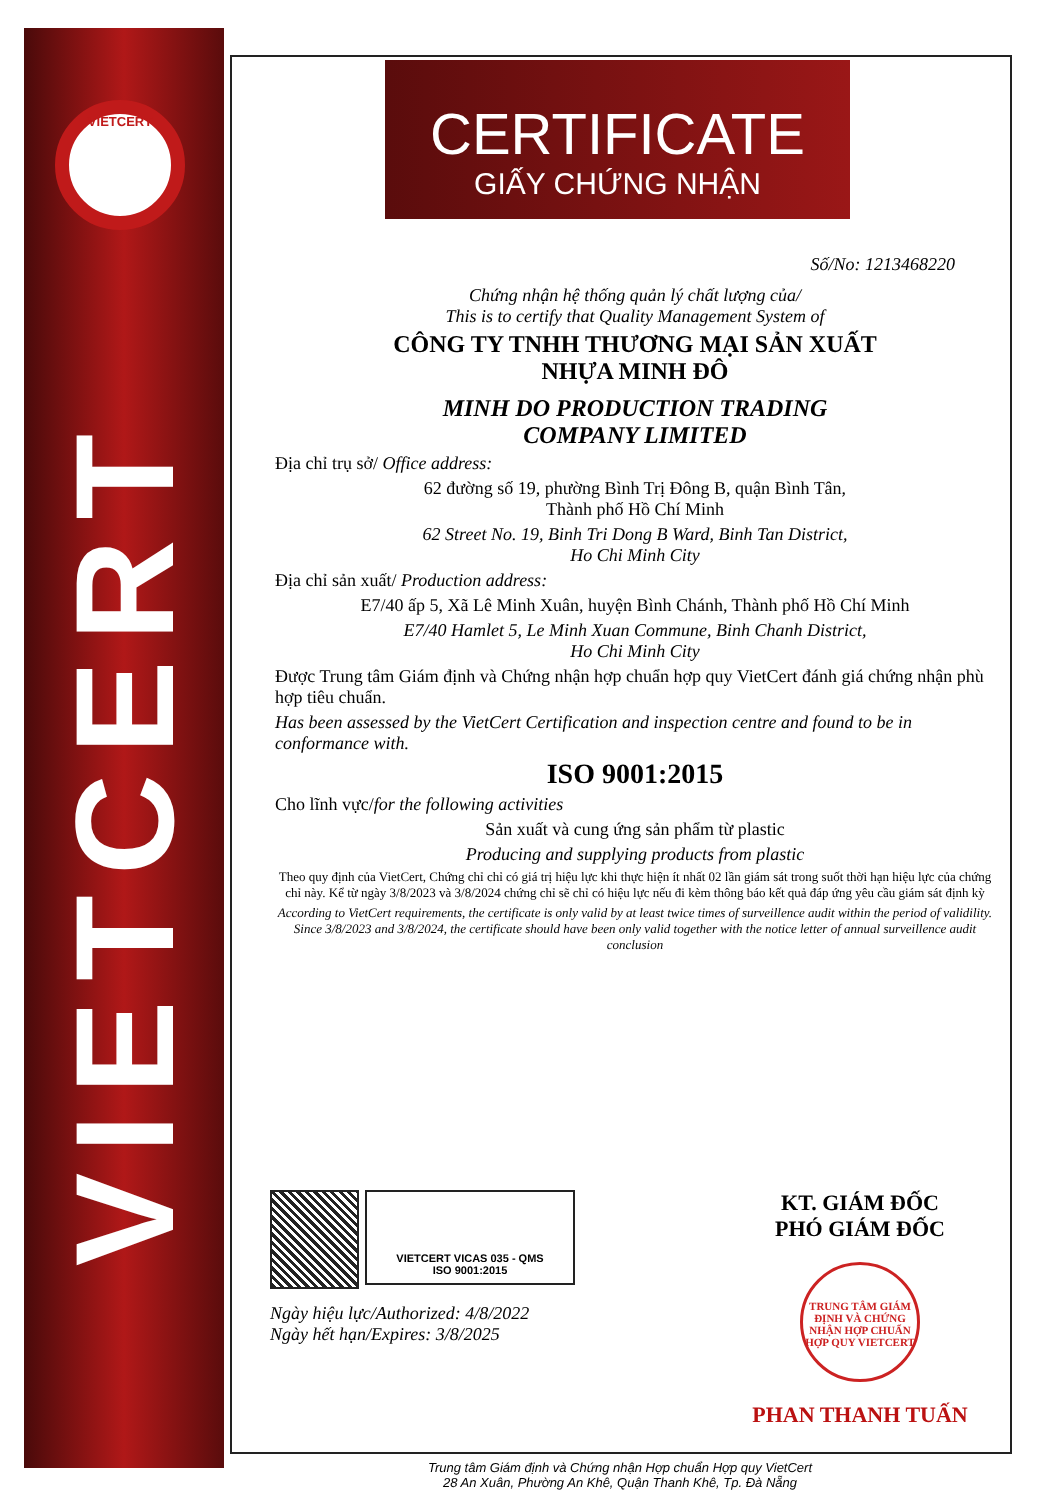VIETCERT
VIETCERT
CERTIFICATE
GIẤY CHỨNG NHẬN
Số/No: 1213468220
Chứng nhận hệ thống quản lý chất lượng của/
This is to certify that Quality Management System of
CÔNG TY TNHH THƯƠNG MẠI SẢN XUẤT
NHỰA MINH ĐÔ
MINH DO PRODUCTION TRADING
COMPANY LIMITED
Địa chỉ trụ sở/ Office address:
62 đường số 19, phường Bình Trị Đông B, quận Bình Tân,
Thành phố Hồ Chí Minh
62 Street No. 19, Binh Tri Dong B Ward, Binh Tan District,
Ho Chi Minh City
Địa chỉ sản xuất/ Production address:
E7/40 ấp 5, Xã Lê Minh Xuân, huyện Bình Chánh, Thành phố Hồ Chí Minh
E7/40 Hamlet 5, Le Minh Xuan Commune, Binh Chanh District,
Ho Chi Minh City
Được Trung tâm Giám định và Chứng nhận hợp chuẩn hợp quy VietCert đánh giá chứng nhận phù hợp tiêu chuẩn.
Has been assessed by the VietCert Certification and inspection centre and found to be in conformance with.
ISO 9001:2015
Cho lĩnh vực/for the following activities
Sản xuất và cung ứng sản phẩm từ plastic
Producing and supplying products from plastic
Theo quy định của VietCert, Chứng chỉ chỉ có giá trị hiệu lực khi thực hiện ít nhất 02 lần giám sát trong suốt thời hạn hiệu lực của chứng chỉ này. Kể từ ngày 3/8/2023 và 3/8/2024 chứng chỉ sẽ chỉ có hiệu lực nếu đi kèm thông báo kết quả đáp ứng yêu cầu giám sát định kỳ
According to VietCert requirements, the certificate is only valid by at least twice times of surveillence audit within the period of validility. Since 3/8/2023 and 3/8/2024, the certificate should have been only valid together with the notice letter of annual surveillence audit conclusion
VIETCERT VICAS 035 - QMS
ISO 9001:2015
Ngày hiệu lực/Authorized: 4/8/2022
Ngày hết hạn/Expires: 3/8/2025
KT. GIÁM ĐỐC
PHÓ GIÁM ĐỐC
TRUNG TÂM GIÁM ĐỊNH VÀ CHỨNG NHẬN HỢP CHUẨN HỢP QUY VIETCERT
PHAN THANH TUẤN
Trung tâm Giám định và Chứng nhận Hợp chuẩn Hợp quy VietCert
28 An Xuân, Phường An Khê, Quận Thanh Khê, Tp. Đà Nẵng